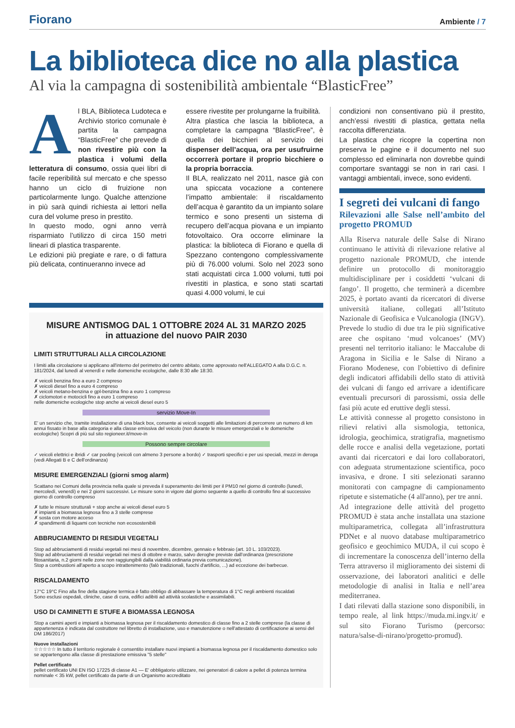Fiorano
Ambiente / 7
La biblioteca dice no alla plastica
Al via la campagna di sostenibilità ambientale “BlasticFree”
Al BLA, Biblioteca Ludoteca e Archivio storico comunale è partita la campagna “BlasticFree” che prevede di non rivestire più con la plastica i volumi della letteratura di consumo, ossia quei libri di facile reperibilità sul mercato e che spesso hanno un ciclo di fruizione non particolarmente lungo. Qualche attenzione in più sarà quindi richiesta ai lettori nella cura del volume preso in prestito.
In questo modo, ogni anno verrà risparmiato l’utilizzo di circa 150 metri lineari di plastica trasparente.
Le edizioni più pregiate e rare, o di fattura più delicata, continueranno invece ad
essere rivestite per prolungarne la fruibilità.
Altra plastica che lascia la biblioteca, a completare la campagna “BlasticFree”, è quella dei bicchieri al servizio dei dispenser dell’acqua, ora per usufruirne occorrerà portare il proprio bicchiere o la propria borraccia.
Il BLA, realizzato nel 2011, nasce già con una spiccata vocazione a contenere l’impatto ambientale: il riscaldamento dell’acqua è garantito da un impianto solare termico e sono presenti un sistema di recupero dell’acqua piovana e un impianto fotovoltaico. Ora occorre eliminare la plastica: la biblioteca di Fiorano e quella di Spezzano contengono complessivamente più di 76.000 volumi. Solo nel 2023 sono stati acquistati circa 1.000 volumi, tutti poi rivestiti in plastica, e sono stati scartati quasi 4.000 volumi, le cui
MISURE ANTISMOG DAL 1 OTTOBRE 2024 AL 31 MARZO 2025
in attuazione del nuovo PAIR 2030
LIMITI STRUTTURALI ALLA CIRCOLAZIONE
I limiti alla circolazione si applicano all'interno del perimetro del centro abitato, come approvato nell'ALLEGATO A alla D.G.C. n. 181/2024, dal lunedì al venerdì e nelle domeniche ecologiche, dalle 8:30 alle 18:30.
✗ veicoli benzina fino a euro 2 compreso
✗ veicoli diesel fino a euro 4 compreso
✗ veicoli metano-benzina e gpl-benzina fino a euro 1 compreso
✗ ciclomotori e motocicli fino a euro 1 compreso
nelle domeniche ecologiche stop anche ai veicoli diesel euro 5
servizio Move-In
E' un servizio che, tramite installazione di una black box, consente ai veicoli soggetti alle limitazioni di percorrere un numero di km annui fissato in base alla categoria e alla classe emissiva del veicolo (non durante le misure emergenziali e le domeniche ecologiche) Scopri di più sul sito regioneer.it/move-in
Possono sempre circolare
✓ veicoli elettrici e ibridi ✓ car pooling (veicoli con almeno 3 persone a bordo) ✓ trasporti specifici e per usi speciali, mezzi in deroga (vedi Allegati B e C dell'ordinanza)
MISURE EMERGENZIALI (giorni smog alarm)
Scattano nei Comuni della provincia nella quale si preveda il superamento dei limiti per il PM10 nel giorno di controllo (lunedì, mercoledì, venerdì) e nei 2 giorni successivi. Le misure sono in vigore dal giorno seguente a quello di controllo fino al successivo giorno di controllo compreso
✗ tutte le misure strutturali + stop anche ai veicoli diesel euro 5
✗ impianti a biomassa legnosa fino a 3 stelle comprese
✗ sosta con motore acceso
✗ spandimenti di liquami con tecniche non ecosostenibili
ABBRUCIAMENTO DI RESIDUI VEGETALI
Stop ad abbruciamenti di residui vegetali nei mesi di novembre, dicembre, gennaio e febbraio (art. 10 L. 103/2023).
Stop ad abbruciamenti di residui vegetali nei mesi di ottobre e marzo, salvo deroghe previste dall'ordinanza (prescrizione fitosanitaria, n.2 giorni nelle zone non raggiungibili dalla viabilità ordinaria previa comunicazione).
Stop a combustioni all'aperto a scopo intrattenimento (falò tradizionali, fuochi d'artificio, ...) ad eccezione dei barbecue.
RISCALDAMENTO
17°C 19°C Fino alla fine della stagione termica è fatto obbligo di abbassare la temperatura di 1°C negli ambienti riscaldati
Sono esclusi ospedali, cliniche, case di cura, edifici adibiti ad attività scolastiche e assimilabili.
USO DI CAMINETTI E STUFE A BIOMASSA LEGNOSA
Stop a camini aperti e impianti a biomassa legnosa per il riscaldamento domestico di classe fino a 2 stelle comprese (la classe di appartenenza è indicata dal costruttore nel libretto di installazione, uso e manutenzione o nell'attestato di certificazione ai sensi del DM 186/2017)
Nuove installazioni
☆☆☆☆☆ In tutto il territorio regionale è consentito installare nuovi impianti a biomassa legnosa per il riscaldamento domestico solo se appartengono alla classe di prestazione emissiva "5 stelle"
Pellet certificato
pellet certificato UNI EN ISO 17225 di classe A1 — E' obbligatorio utilizzare, nei generatori di calore a pellet di potenza termina nominale < 35 kW, pellet certificato da parte di un Organismo accreditato
condizioni non consentivano più il prestito, anch’essi rivestiti di plastica, gettata nella raccolta differenziata.
La plastica che ricopre la copertina non preserva le pagine e il documento nel suo complesso ed eliminarla non dovrebbe quindi comportare svantaggi se non in rari casi. I vantaggi ambientali, invece, sono evidenti.
I segreti dei vulcani di fango
Rilevazioni alle Salse nell’ambito del progetto PROMUD
Alla Riserva naturale delle Salse di Nirano continuano le attività di rilevazione relative al progetto nazionale PROMUD, che intende definire un protocollo di monitoraggio multidisciplinare per i cosiddetti ‘vulcani di fango’. Il progetto, che terminerà a dicembre 2025, è portato avanti da ricercatori di diverse università italiane, collegati all’Istituto Nazionale di Geofisica e Vulcanologia (INGV). Prevede lo studio di due tra le più significative aree che ospitano ‘mud volcanoes’ (MV) presenti nel territorio italiano: le Maccalube di Aragona in Sicilia e le Salse di Nirano a Fiorano Modenese, con l'obiettivo di definire degli indicatori affidabili dello stato di attività dei vulcani di fango ed arrivare a identificare eventuali precursori di parossismi, ossia delle fasi più acute ed eruttive degli stessi.
Le attività connesse al progetto consistono in rilievi relativi alla sismologia, tettonica, idrologia, geochimica, stratigrafia, magnetismo delle rocce e analisi della vegetazione, portati avanti dai ricercatori e dai loro collaboratori, con adeguata strumentazione scientifica, poco invasiva, e drone. I siti selezionati saranno monitorati con campagne di campionamento ripetute e sistematiche (4 all'anno), per tre anni.
Ad integrazione delle attività del progetto PROMUD è stata anche installata una stazione multiparametrica, collegata all’infrastruttura PDNet e al nuovo database multiparametrico geofisico e geochimico MUDA, il cui scopo è di incrementare la conoscenza dell’interno della Terra attraverso il miglioramento dei sistemi di osservazione, dei laboratori analitici e delle metodologie di analisi in Italia e nell’area mediterranea.
I dati rilevati dalla stazione sono disponibili, in tempo reale, al link https://muda.mi.ingv.it/ e sul sito Fiorano Turismo (percorso: natura/salse-di-nirano/progetto-promud).